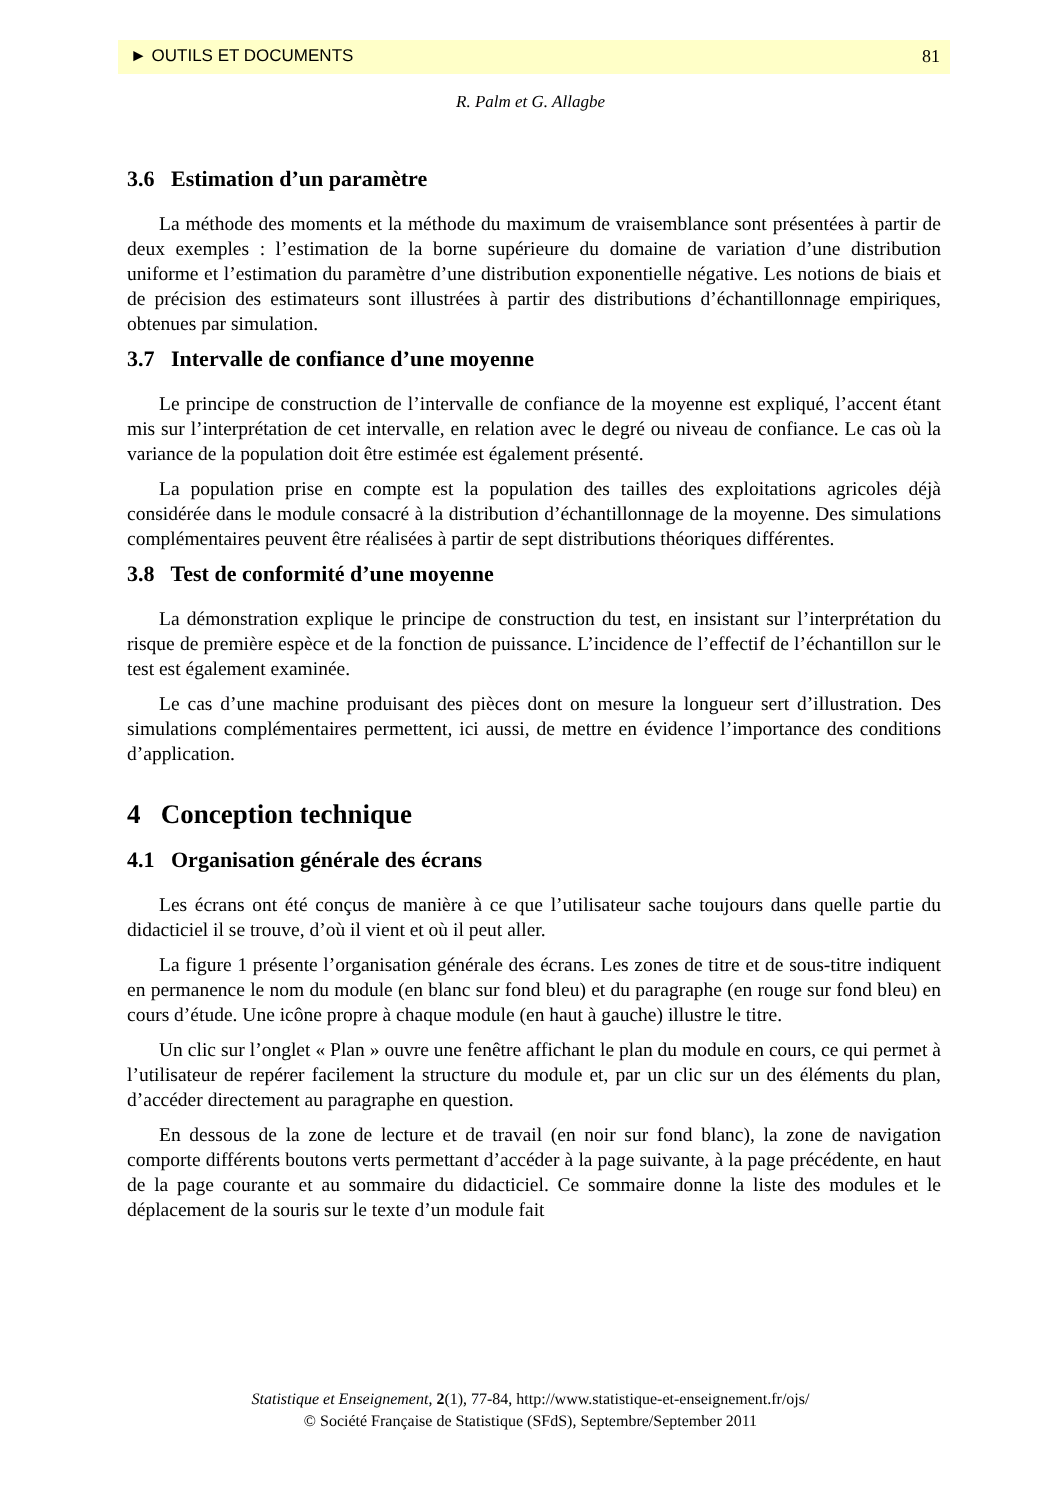► OUTILS ET DOCUMENTS 81
R. Palm et G. Allagbe
3.6 Estimation d’un paramètre
La méthode des moments et la méthode du maximum de vraisemblance sont présentées à partir de deux exemples : l’estimation de la borne supérieure du domaine de variation d’une distribution uniforme et l’estimation du paramètre d’une distribution exponentielle négative. Les notions de biais et de précision des estimateurs sont illustrées à partir des distributions d’échantillonnage empiriques, obtenues par simulation.
3.7 Intervalle de confiance d’une moyenne
Le principe de construction de l’intervalle de confiance de la moyenne est expliqué, l’accent étant mis sur l’interprétation de cet intervalle, en relation avec le degré ou niveau de confiance. Le cas où la variance de la population doit être estimée est également présenté.
La population prise en compte est la population des tailles des exploitations agricoles déjà considérée dans le module consacré à la distribution d’échantillonnage de la moyenne. Des simulations complémentaires peuvent être réalisées à partir de sept distributions théoriques différentes.
3.8 Test de conformité d’une moyenne
La démonstration explique le principe de construction du test, en insistant sur l’interprétation du risque de première espèce et de la fonction de puissance. L’incidence de l’effectif de l’échantillon sur le test est également examinée.
Le cas d’une machine produisant des pièces dont on mesure la longueur sert d’illustration. Des simulations complémentaires permettent, ici aussi, de mettre en évidence l’importance des conditions d’application.
4 Conception technique
4.1 Organisation générale des écrans
Les écrans ont été conçus de manière à ce que l’utilisateur sache toujours dans quelle partie du didacticiel il se trouve, d’où il vient et où il peut aller.
La figure 1 présente l’organisation générale des écrans. Les zones de titre et de sous-titre indiquent en permanence le nom du module (en blanc sur fond bleu) et du paragraphe (en rouge sur fond bleu) en cours d’étude. Une icône propre à chaque module (en haut à gauche) illustre le titre.
Un clic sur l’onglet « Plan » ouvre une fenêtre affichant le plan du module en cours, ce qui permet à l’utilisateur de repérer facilement la structure du module et, par un clic sur un des éléments du plan, d’accéder directement au paragraphe en question.
En dessous de la zone de lecture et de travail (en noir sur fond blanc), la zone de navigation comporte différents boutons verts permettant d’accéder à la page suivante, à la page précédente, en haut de la page courante et au sommaire du didacticiel. Ce sommaire donne la liste des modules et le déplacement de la souris sur le texte d’un module fait
Statistique et Enseignement, 2(1), 77-84, http://www.statistique-et-enseignement.fr/ojs/
© Société Française de Statistique (SFdS), Septembre/September 2011